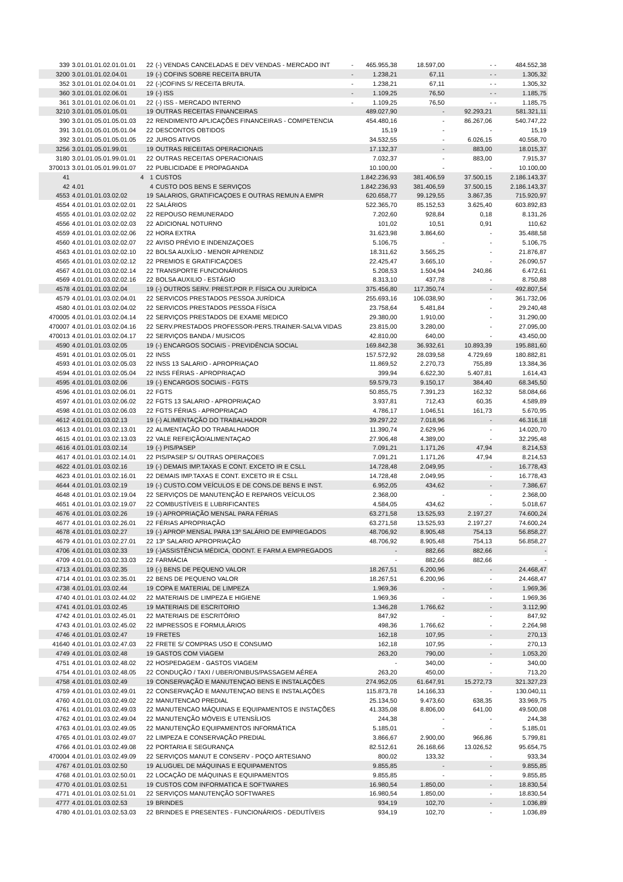| 339 | 3.01.01.01.02.01.01.01 | 22 | (-) VENDAS CANCELADAS E DEV VENDAS - MERCADO INT | - | 465.955,38 | 18.597,00 | - | - | 484.552,38 |
| 3200 | 3.01.01.01.02.04.01 | 19 | (-) COFINS SOBRE RECEITA BRUTA | - | 1.238,21 | 67,11 | - | - | 1.305,32 |
| 352 | 3.01.01.01.02.04.01.01 | 22 | (-)COFINS S/ RECEITA BRUTA. | - | 1.238,21 | 67,11 | - | - | 1.305,32 |
| 360 | 3.01.01.01.02.06.01 | 19 | (-) ISS | - | 1.109,25 | 76,50 | - | - | 1.185,75 |
| 361 | 3.01.01.01.02.06.01.01 | 22 | (-) ISS - MERCADO INTERNO | - | 1.109,25 | 76,50 | - | - | 1.185,75 |
| 3210 | 3.01.01.05.01.05.01 | 19 | OUTRAS RECEITAS FINANCEIRAS | | 489.027,90 | - | 92.293,21 | | 581.321,11 |
| 390 | 3.01.01.05.01.05.01.03 | 22 | RENDIMENTO APLICAÇÕES FINANCEIRAS - COMPETENCIA | | 454.480,16 | - | 86.267,06 | | 540.747,22 |
| 391 | 3.01.01.05.01.05.01.04 | 22 | DESCONTOS OBTIDOS | | 15,19 | - | - | | 15,19 |
| 392 | 3.01.01.05.01.05.01.05 | 22 | JUROS ATIVOS | | 34.532,55 | - | 6.026,15 | | 40.558,70 |
| 3256 | 3.01.01.05.01.99.01 | 19 | OUTRAS RECEITAS OPERACIONAIS | | 17.132,37 | - | 883,00 | | 18.015,37 |
| 3180 | 3.01.01.05.01.99.01.01 | 22 | OUTRAS RECEITAS OPERACIONAIS | | 7.032,37 | - | 883,00 | | 7.915,37 |
| 370013 | 3.01.01.05.01.99.01.07 | 22 | PUBLICIDADE E PROPAGANDA | | 10.100,00 | - | - | | 10.100,00 |
| 41 | 4 | 1 | CUSTOS | | 1.842.236,93 | 381.406,59 | 37.500,15 | | 2.186.143,37 |
| 42 | 4.01 | 4 | CUSTO DOS BENS E SERVIÇOS | | 1.842.236,93 | 381.406,59 | 37.500,15 | | 2.186.143,37 |
| 4553 | 4.01.01.01.03.02.02 | 19 | SALARIOS, GRATIFICAÇOES E OUTRAS REMUN A EMPR | | 620.658,77 | 99.129,55 | 3.867,35 | | 715.920,97 |
| 4554 | 4.01.01.01.03.02.02.01 | 22 | SALÁRIOS | | 522.365,70 | 85.152,53 | 3.625,40 | | 603.892,83 |
| 4555 | 4.01.01.01.03.02.02.02 | 22 | REPOUSO REMUNERADO | | 7.202,60 | 928,84 | 0,18 | | 8.131,26 |
| 4556 | 4.01.01.01.03.02.02.03 | 22 | ADICIONAL NOTURNO | | 101,02 | 10,51 | 0,91 | | 110,62 |
| 4559 | 4.01.01.01.03.02.02.06 | 22 | HORA EXTRA | | 31.623,98 | 3.864,60 | - | | 35.488,58 |
| 4560 | 4.01.01.01.03.02.02.07 | 22 | AVISO PRÉVIO E INDENIZAÇOES | | 5.106,75 | - | - | | 5.106,75 |
| 4563 | 4.01.01.01.03.02.02.10 | 22 | BOLSA AUXÍLIO - MENOR APRENDIZ | | 18.311,62 | 3.565,25 | - | | 21.876,87 |
| 4565 | 4.01.01.01.03.02.02.12 | 22 | PREMIOS E GRATIFICAÇOES | | 22.425,47 | 3.665,10 | - | | 26.090,57 |
| 4567 | 4.01.01.01.03.02.02.14 | 22 | TRANSPORTE FUNCIONÁRIOS | | 5.208,53 | 1.504,94 | 240,86 | | 6.472,61 |
| 4569 | 4.01.01.01.03.02.02.16 | 22 | BOLSA AUXILIO - ESTÁGIO | | 8.313,10 | 437,78 | - | | 8.750,88 |
| 4578 | 4.01.01.01.03.02.04 | 19 | (-) OUTROS SERV. PREST.POR P. FÍSICA OU JURÍDICA | | 375.456,80 | 117.350,74 | - | | 492.807,54 |
| 4579 | 4.01.01.01.03.02.04.01 | 22 | SERVICOS PRESTADOS PESSOA JURÍDICA | | 255.693,16 | 106.038,90 | - | | 361.732,06 |
| 4580 | 4.01.01.01.03.02.04.02 | 22 | SERVICOS PRESTADOS PESSOA FÍSICA | | 23.758,64 | 5.481,84 | - | | 29.240,48 |
| 470005 | 4.01.01.01.03.02.04.14 | 22 | SERVIÇOS PRESTADOS DE EXAME MEDICO | | 29.380,00 | 1.910,00 | - | | 31.290,00 |
| 470007 | 4.01.01.01.03.02.04.16 | 22 | SERV.PRESTADOS PROFESSOR-PERS.TRAINER-SALVA VIDAS | | 23.815,00 | 3.280,00 | - | | 27.095,00 |
| 470013 | 4.01.01.01.03.02.04.17 | 22 | SERVIÇOS BANDA / MUSICOS | | 42.810,00 | 640,00 | - | | 43.450,00 |
| 4590 | 4.01.01.01.03.02.05 | 19 | (-) ENCARGOS SOCIAIS - PREVIDÊNCIA SOCIAL | | 169.842,38 | 36.932,61 | 10.893,39 | | 195.881,60 |
| 4591 | 4.01.01.01.03.02.05.01 | 22 | INSS | | 157.572,92 | 28.039,58 | 4.729,69 | | 180.882,81 |
| 4593 | 4.01.01.01.03.02.05.03 | 22 | INSS 13 SALARIO - APROPRIAÇAO | | 11.869,52 | 2.270,73 | 755,89 | | 13.384,36 |
| 4594 | 4.01.01.01.03.02.05.04 | 22 | INSS FÉRIAS - APROPRIAÇAO | | 399,94 | 6.622,30 | 5.407,81 | | 1.614,43 |
| 4595 | 4.01.01.01.03.02.06 | 19 | (-) ENCARGOS SOCIAIS - FGTS | | 59.579,73 | 9.150,17 | 384,40 | | 68.345,50 |
| 4596 | 4.01.01.01.03.02.06.01 | 22 | FGTS | | 50.855,75 | 7.391,23 | 162,32 | | 58.084,66 |
| 4597 | 4.01.01.01.03.02.06.02 | 22 | FGTS 13 SALARIO - APROPRIAÇAO | | 3.937,81 | 712,43 | 60,35 | | 4.589,89 |
| 4598 | 4.01.01.01.03.02.06.03 | 22 | FGTS FÉRIAS - APROPRIAÇAO | | 4.786,17 | 1.046,51 | 161,73 | | 5.670,95 |
| 4612 | 4.01.01.01.03.02.13 | 19 | (-) ALIMENTAÇÃO DO TRABALHADOR | | 39.297,22 | 7.018,96 | - | | 46.316,18 |
| 4613 | 4.01.01.01.03.02.13.01 | 22 | ALIMENTAÇÃO DO TRABALHADOR | | 11.390,74 | 2.629,96 | - | | 14.020,70 |
| 4615 | 4.01.01.01.03.02.13.03 | 22 | VALE REFEIÇÃO/ALIMENTAÇAO | | 27.906,48 | 4.389,00 | - | | 32.295,48 |
| 4616 | 4.01.01.01.03.02.14 | 19 | (-) PIS/PASEP | | 7.091,21 | 1.171,26 | 47,94 | | 8.214,53 |
| 4617 | 4.01.01.01.03.02.14.01 | 22 | PIS/PASEP S/ OUTRAS OPERAÇOES | | 7.091,21 | 1.171,26 | 47,94 | | 8.214,53 |
| 4622 | 4.01.01.01.03.02.16 | 19 | (-) DEMAIS IMP.TAXAS E CONT. EXCETO IR E CSLL | | 14.728,48 | 2.049,95 | - | | 16.778,43 |
| 4623 | 4.01.01.01.03.02.16.01 | 22 | DEMAIS IMP.TAXAS E CONT. EXCETO IR E CSLL | | 14.728,48 | 2.049,95 | - | | 16.778,43 |
| 4644 | 4.01.01.01.03.02.19 | 19 | (-) CUSTO.COM VEÍCULOS E DE CONS.DE BENS E INST. | | 6.952,05 | 434,62 | - | | 7.386,67 |
| 4648 | 4.01.01.01.03.02.19.04 | 22 | SERVIÇOS DE MANUTENÇÃO E REPAROS VEÍCULOS | | 2.368,00 | - | - | | 2.368,00 |
| 4651 | 4.01.01.01.03.02.19.07 | 22 | COMBUSTÍVEIS E LUBRIFICANTES | | 4.584,05 | 434,62 | - | | 5.018,67 |
| 4676 | 4.01.01.01.03.02.26 | 19 | (-) APROPRIAÇÃO MENSAL PARA FÉRIAS | | 63.271,58 | 13.525,93 | 2.197,27 | | 74.600,24 |
| 4677 | 4.01.01.01.03.02.26.01 | 22 | FÉRIAS APROPRIAÇÃO | | 63.271,58 | 13.525,93 | 2.197,27 | | 74.600,24 |
| 4678 | 4.01.01.01.03.02.27 | 19 | (-) APROP MENSAL PARA 13º SALÁRIO DE EMPREGADOS | | 48.706,92 | 8.905,48 | 754,13 | | 56.858,27 |
| 4679 | 4.01.01.01.03.02.27.01 | 22 | 13º SALARIO APROPRIAÇÃO | | 48.706,92 | 8.905,48 | 754,13 | | 56.858,27 |
| 4706 | 4.01.01.01.03.02.33 | 19 | (-)ASSISTÊNCIA MÉDICA, ODONT. E FARM.A EMPREGADOS | | - | 882,66 | 882,66 | | - |
| 4709 | 4.01.01.01.03.02.33.03 | 22 | FARMÁCIA | | - | 882,66 | 882,66 | | - |
| 4713 | 4.01.01.01.03.02.35 | 19 | (-) BENS DE PEQUENO VALOR | | 18.267,51 | 6.200,96 | - | | 24.468,47 |
| 4714 | 4.01.01.01.03.02.35.01 | 22 | BENS DE PEQUENO VALOR | | 18.267,51 | 6.200,96 | - | | 24.468,47 |
| 4738 | 4.01.01.01.03.02.44 | 19 | COPA E MATERIAL DE LIMPEZA | | 1.969,36 | - | - | | 1.969,36 |
| 4740 | 4.01.01.01.03.02.44.02 | 22 | MATERIAIS DE LIMPEZA E HIGIENE | | 1.969,36 | - | - | | 1.969,36 |
| 4741 | 4.01.01.01.03.02.45 | 19 | MATERIAIS DE ESCRITORIO | | 1.346,28 | 1.766,62 | - | | 3.112,90 |
| 4742 | 4.01.01.01.03.02.45.01 | 22 | MATERIAIS DE ESCRITÓRIO | | 847,92 | - | - | | 847,92 |
| 4743 | 4.01.01.01.03.02.45.02 | 22 | IMPRESSOS E FORMULÁRIOS | | 498,36 | 1.766,62 | - | | 2.264,98 |
| 4746 | 4.01.01.01.03.02.47 | 19 | FRETES | | 162,18 | 107,95 | - | | 270,13 |
| 41640 | 4.01.01.01.03.02.47.03 | 22 | FRETE S/ COMPRAS USO E CONSUMO | | 162,18 | 107,95 | - | | 270,13 |
| 4749 | 4.01.01.01.03.02.48 | 19 | GASTOS COM VIAGEM | | 263,20 | 790,00 | - | | 1.053,20 |
| 4751 | 4.01.01.01.03.02.48.02 | 22 | HOSPEDAGEM - GASTOS VIAGEM | | - | 340,00 | - | | 340,00 |
| 4754 | 4.01.01.01.03.02.48.05 | 22 | CONDUÇÃO / TAXI / UBER/ONIBUS/PASSAGEM AÉREA | | 263,20 | 450,00 | - | | 713,20 |
| 4758 | 4.01.01.01.03.02.49 | 19 | CONSERVAÇÃO E MANUTENÇAO BENS E INSTALAÇÕES | | 274.952,05 | 61.647,91 | 15.272,73 | | 321.327,23 |
| 4759 | 4.01.01.01.03.02.49.01 | 22 | CONSERVAÇÃO E MANUTENÇAO BENS E INSTALAÇÕES | | 115.873,78 | 14.166,33 | - | | 130.040,11 |
| 4760 | 4.01.01.01.03.02.49.02 | 22 | MANUTENCAO PREDIAL | | 25.134,50 | 9.473,60 | 638,35 | | 33.969,75 |
| 4761 | 4.01.01.01.03.02.49.03 | 22 | MANUTENCAO MÁQUINAS E EQUIPAMENTOS E INSTAÇÕES | | 41.335,08 | 8.806,00 | 641,00 | | 49.500,08 |
| 4762 | 4.01.01.01.03.02.49.04 | 22 | MANUTENÇÃO MÓVEIS E UTENSÍLIOS | | 244,38 | - | - | | 244,38 |
| 4763 | 4.01.01.01.03.02.49.05 | 22 | MANUTENÇÃO EQUIPAMENTOS INFORMÁTICA | | 5.185,01 | - | - | | 5.185,01 |
| 4765 | 4.01.01.01.03.02.49.07 | 22 | LIMPEZA E CONSERVAÇÃO PREDIAL | | 3.866,67 | 2.900,00 | 966,86 | | 5.799,81 |
| 4766 | 4.01.01.01.03.02.49.08 | 22 | PORTARIA E SEGURANÇA | | 82.512,61 | 26.168,66 | 13.026,52 | | 95.654,75 |
| 470004 | 4.01.01.01.03.02.49.09 | 22 | SERVIÇOS MANUT E CONSERV - POÇO ARTESIANO | | 800,02 | 133,32 | - | | 933,34 |
| 4767 | 4.01.01.01.03.02.50 | 19 | ALUGUEL DE MÁQUINAS E EQUIPAMENTOS | | 9.855,85 | - | - | | 9.855,85 |
| 4768 | 4.01.01.01.03.02.50.01 | 22 | LOCAÇÃO DE MÁQUINAS E EQUIPAMENTOS | | 9.855,85 | - | - | | 9.855,85 |
| 4770 | 4.01.01.01.03.02.51 | 19 | CUSTOS COM INFORMATICA E SOFTWARES | | 16.980,54 | 1.850,00 | - | | 18.830,54 |
| 4771 | 4.01.01.01.03.02.51.01 | 22 | SERVIÇOS MANUTENÇÃO SOFTWARES | | 16.980,54 | 1.850,00 | - | | 18.830,54 |
| 4777 | 4.01.01.01.03.02.53 | 19 | BRINDES | | 934,19 | 102,70 | - | | 1.036,89 |
| 4780 | 4.01.01.01.03.02.53.03 | 22 | BRINDES E PRESENTES - FUNCIONÁRIOS - DEDUTÍVEIS | | 934,19 | 102,70 | - | | 1.036,89 |